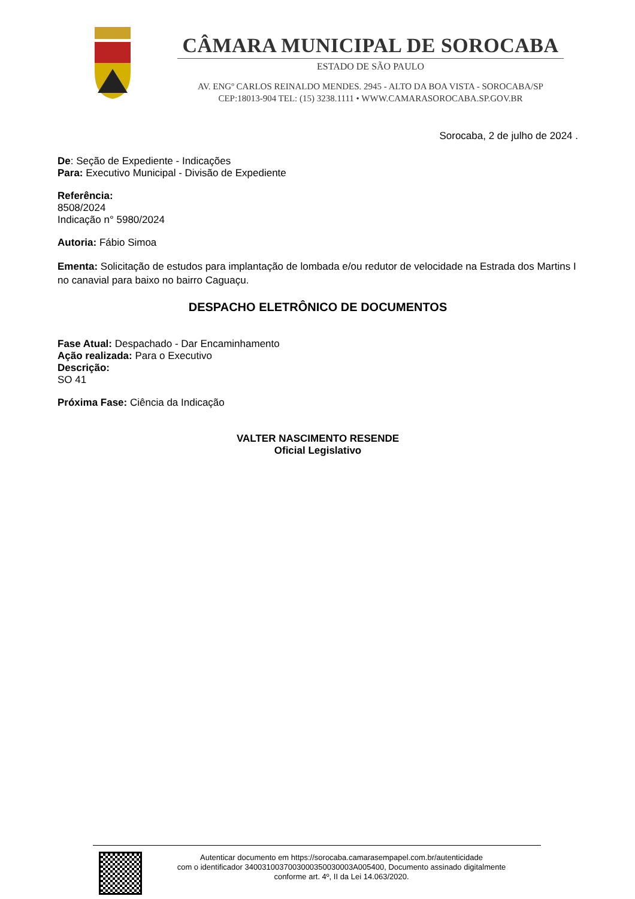CÂMARA MUNICIPAL DE SOROCABA
ESTADO DE SÃO PAULO
AV. ENGº CARLOS REINALDO MENDES. 2945 - ALTO DA BOA VISTA - SOROCABA/SP
CEP:18013-904 TEL: (15) 3238.1111 • WWW.CAMARASOROCABA.SP.GOV.BR
Sorocaba, 2 de julho de 2024 .
De: Seção de Expediente - Indicações
Para: Executivo Municipal - Divisão de Expediente
Referência:
8508/2024
Indicação n° 5980/2024
Autoria: Fábio Simoa
Ementa: Solicitação de estudos para implantação de lombada e/ou redutor de velocidade na Estrada dos Martins I no canavial para baixo no bairro Caguaçu.
DESPACHO ELETRÔNICO DE DOCUMENTOS
Fase Atual: Despachado - Dar Encaminhamento
Ação realizada: Para o Executivo
Descrição:
SO 41
Próxima Fase: Ciência da Indicação
VALTER NASCIMENTO RESENDE
Oficial Legislativo
Autenticar documento em https://sorocaba.camarasempapel.com.br/autenticidade
com o identificador 3400310037003000350030003A005400, Documento assinado digitalmente
conforme art. 4º, II da Lei 14.063/2020.